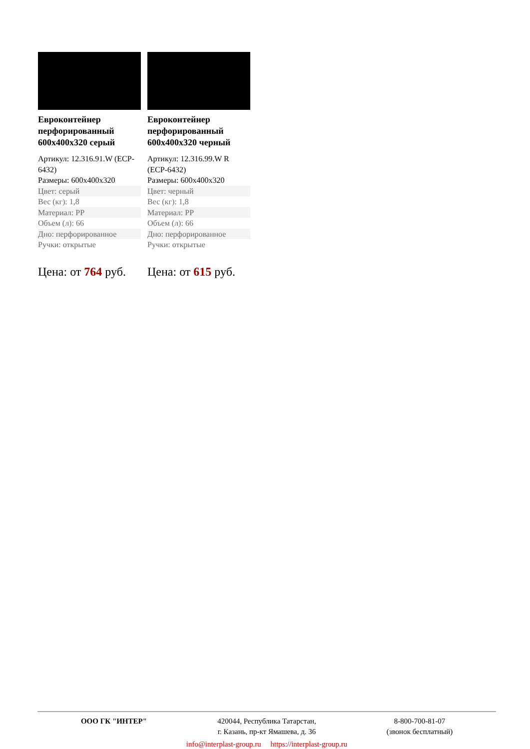Еврoконтейнер перфорированный 600x400x320 серый
Артикул: 12.316.91.W (ECP-6432)
Размеры: 600x400x320
Цвет: серый
Вес (кг): 1,8
Материал: PP
Объем (л): 66
Дно: перфорированное
Ручки: открытые
Цена: от 764 руб.
Еврoконтейнер перфорированный 600x400x320 черный
Артикул: 12.316.99.W R (ECP-6432)
Размеры: 600x400x320
Цвет: черный
Вес (кг): 1,8
Материал: PP
Объем (л): 66
Дно: перфорированное
Ручки: открытые
Цена: от 615 руб.
ООО ГК "ИНТЕР" 420044, Республика Татарстан,
г. Казань, пр-кт Ямашева, д. 36
8-800-700-81-07
(звонок бесплатный)
info@interplast-group.ru https://interplast-group.ru